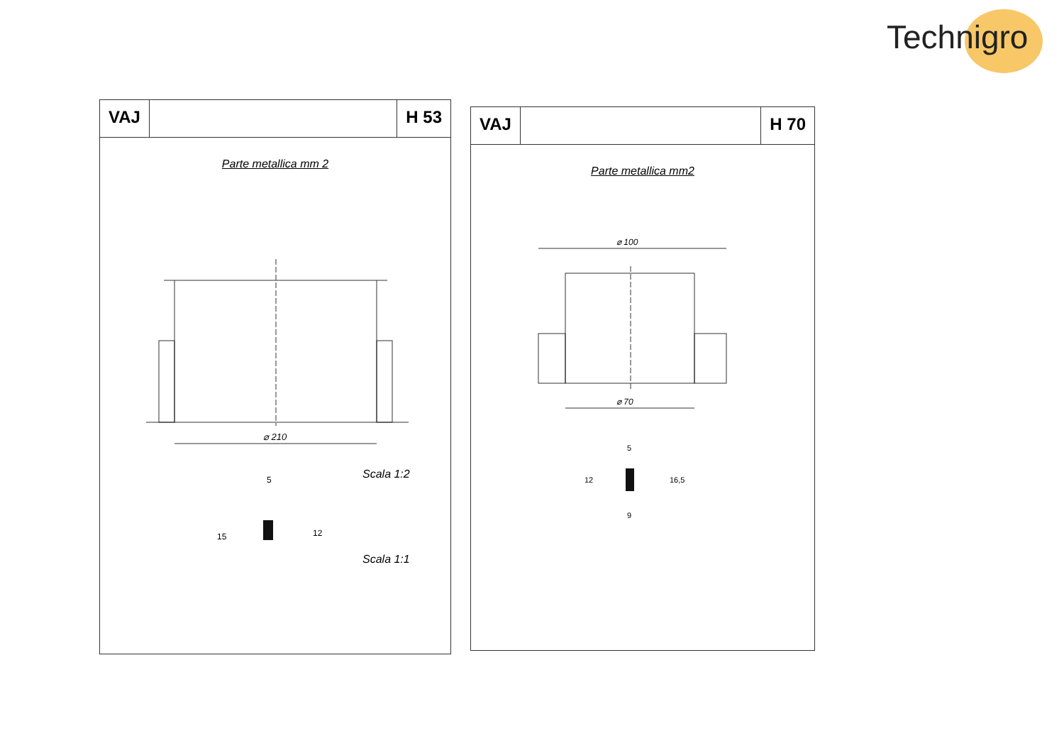Technigro
VAJ H 53
Parte metallica mm 2
⌀ 210
Scala 1:2
Scala 1:1
5
15
12
VAJ H 70
Parte metallica mm2
⌀ 100
⌀ 70
5
12
16,5
9